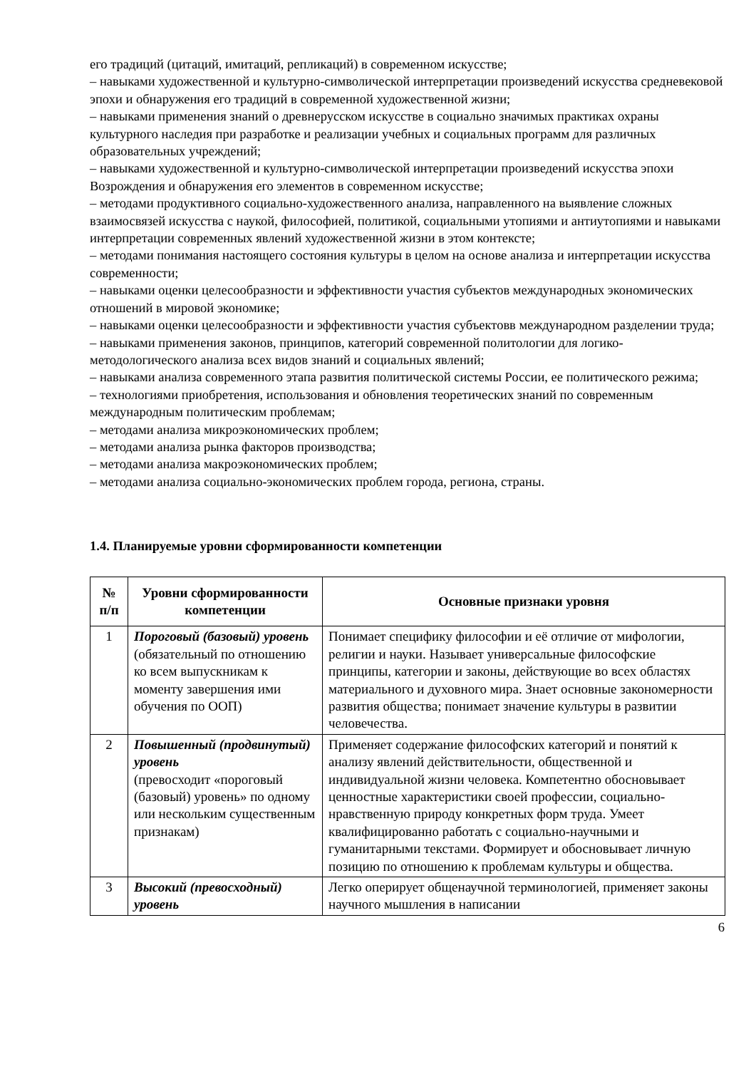его традиций (цитаций, имитаций, репликаций) в современном искусстве;
– навыками художественной и культурно-символической интерпретации произведений искусства средневековой эпохи и обнаружения его традиций в современной художественной жизни;
– навыками применения знаний о древнерусском искусстве в социально значимых практиках охраны культурного наследия при разработке и реализации учебных и социальных программ для различных образовательных учреждений;
– навыками художественной и культурно-символической интерпретации произведений искусства эпохи Возрождения и обнаружения его элементов в современном искусстве;
– методами продуктивного социально-художественного анализа, направленного на выявление сложных взаимосвязей искусства с наукой, философией, политикой, социальными утопиями и антиутопиями и навыками интерпретации современных явлений художественной жизни в этом контексте;
– методами понимания настоящего состояния культуры в целом на основе анализа и интерпретации искусства современности;
– навыками оценки целесообразности и эффективности участия субъектов международных экономических отношений в мировой экономике;
– навыками оценки целесообразности и эффективности участия субъектовв международном разделении труда;
– навыками применения законов, принципов, категорий современной политологии для логико-методологического анализа всех видов знаний и социальных явлений;
– навыками анализа современного этапа развития политической системы России, ее политического режима;
– технологиями приобретения, использования и обновления теоретических знаний по современным международным политическим проблемам;
– методами анализа микроэкономических проблем;
– методами анализа рынка факторов производства;
– методами анализа макроэкономических проблем;
– методами анализа социально-экономических проблем города, региона, страны.
1.4. Планируемые уровни сформированности компетенции
| № п/п | Уровни сформированности компетенции | Основные признаки уровня |
| --- | --- | --- |
| 1 | Пороговый (базовый) уровень (обязательный по отношению ко всем выпускникам к моменту завершения ими обучения по ООП) | Понимает специфику философии и её отличие от мифологии, религии и науки. Называет универсальные философские принципы, категории и законы, действующие во всех областях материального и духовного мира. Знает основные закономерности развития общества; понимает значение культуры в развитии человечества. |
| 2 | Повышенный (продвинутый) уровень (превосходит «пороговый (базовый) уровень» по одному или нескольким существенным признакам) | Применяет содержание философских категорий и понятий к анализу явлений действительности, общественной и индивидуальной жизни человека. Компетентно обосновывает ценностные характеристики своей профессии, социально-нравственную природу конкретных форм труда. Умеет квалифицированно работать с социально-научными и гуманитарными текстами. Формирует и обосновывает личную позицию по отношению к проблемам культуры и общества. |
| 3 | Высокий (превосходный) уровень | Легко оперирует общенаучной терминологией, применяет законы научного мышления в написании |
6